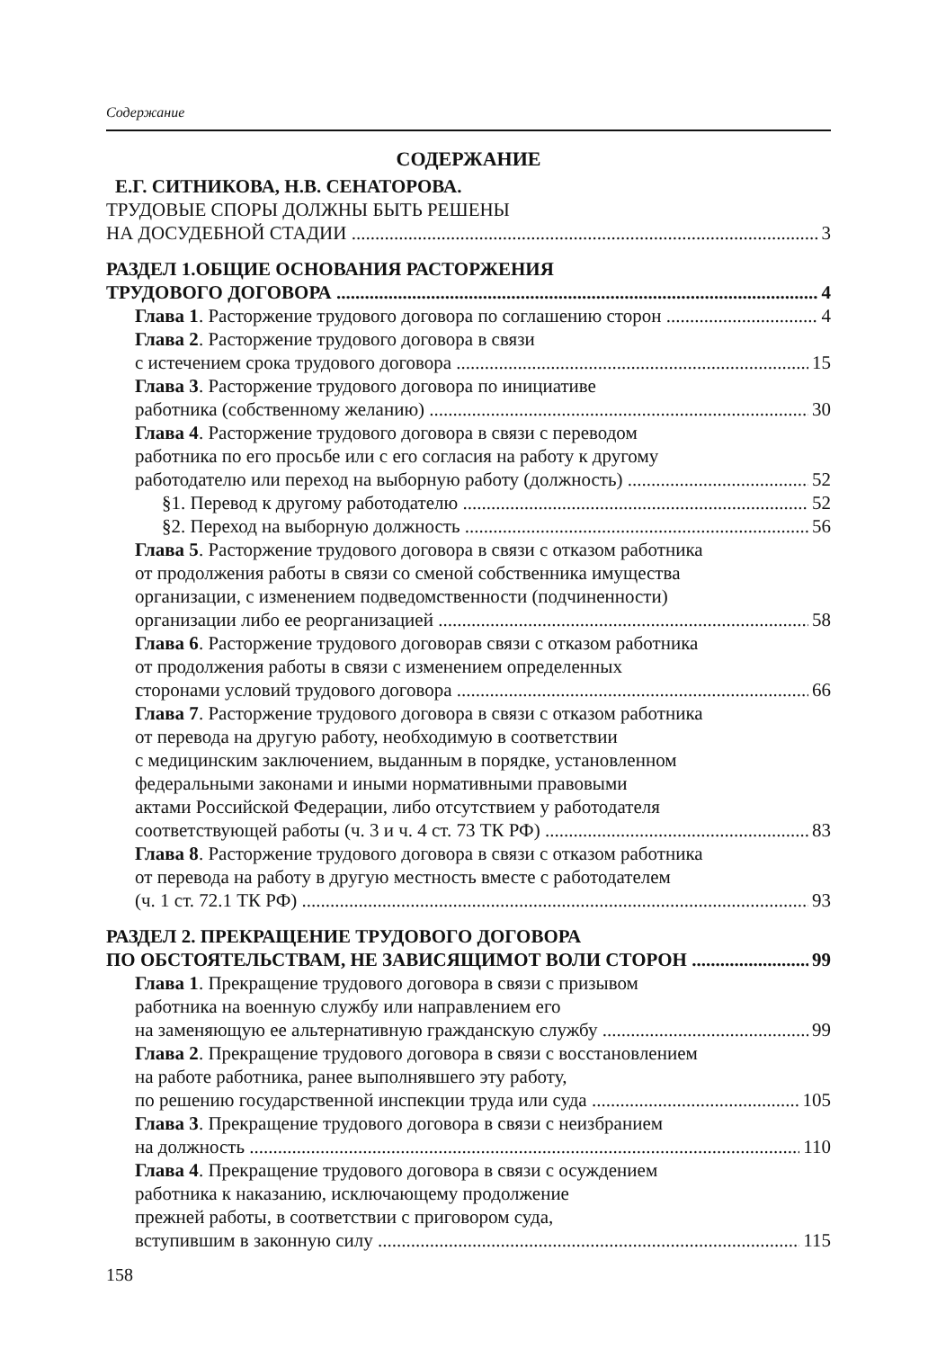Содержание
СОДЕРЖАНИЕ
Е.Г. СИТНИКОВА, Н.В. СЕНАТОРОВА.
ТРУДОВЫЕ СПОРЫ ДОЛЖНЫ БЫТЬ РЕШЕНЫ
НА ДОСУДЕБНОЙ СТАДИИ 3
РАЗДЕЛ 1.ОБЩИЕ ОСНОВАНИЯ РАСТОРЖЕНИЯ
ТРУДОВОГО ДОГОВОРА 4
Глава 1. Расторжение трудового договора по соглашению сторон 4
Глава 2. Расторжение трудового договора в связи
с истечением срока трудового договора 15
Глава 3. Расторжение трудового договора по инициативе
работника (собственному желанию) 30
Глава 4. Расторжение трудового договора в связи с переводом
работника по его просьбе или с его согласия на работу к другому
работодателю или переход на выборную работу (должность) 52
§1. Перевод к другому работодателю 52
§2. Переход на выборную должность 56
Глава 5. Расторжение трудового договора в связи с отказом работника
от продолжения работы в связи со сменой собственника имущества
организации, с изменением подведомственности (подчиненности)
организации либо ее реорганизацией 58
Глава 6. Расторжение трудового договорав связи с отказом работника
от продолжения работы в связи с изменением определенных
сторонами условий трудового договора 66
Глава 7. Расторжение трудового договора в связи с отказом работника
от перевода на другую работу, необходимую в соответствии
с медицинским заключением, выданным в порядке, установленном
федеральными законами и иными нормативными правовыми
актами Российской Федерации, либо отсутствием у работодателя
соответствующей работы (ч. 3 и ч. 4 ст. 73 ТК РФ) 83
Глава 8. Расторжение трудового договора в связи с отказом работника
от перевода на работу в другую местность вместе с работодателем
(ч. 1 ст. 72.1 ТК РФ) 93
РАЗДЕЛ 2. ПРЕКРАЩЕНИЕ ТРУДОВОГО ДОГОВОРА
ПО ОБСТОЯТЕЛЬСТВАМ, НЕ ЗАВИСЯЩИМОТ ВОЛИ СТОРОН 99
Глава 1. Прекращение трудового договора в связи с призывом
работника на военную службу или направлением его
на заменяющую ее альтернативную гражданскую службу 99
Глава 2. Прекращение трудового договора в связи с восстановлением
на работе работника, ранее выполнявшего эту работу,
по решению государственной инспекции труда или суда 105
Глава 3. Прекращение трудового договора в связи с неизбранием
на должность 110
Глава 4. Прекращение трудового договора в связи с осуждением
работника к наказанию, исключающему продолжение
прежней работы, в соответствии с приговором суда,
вступившим в законную силу 115
158